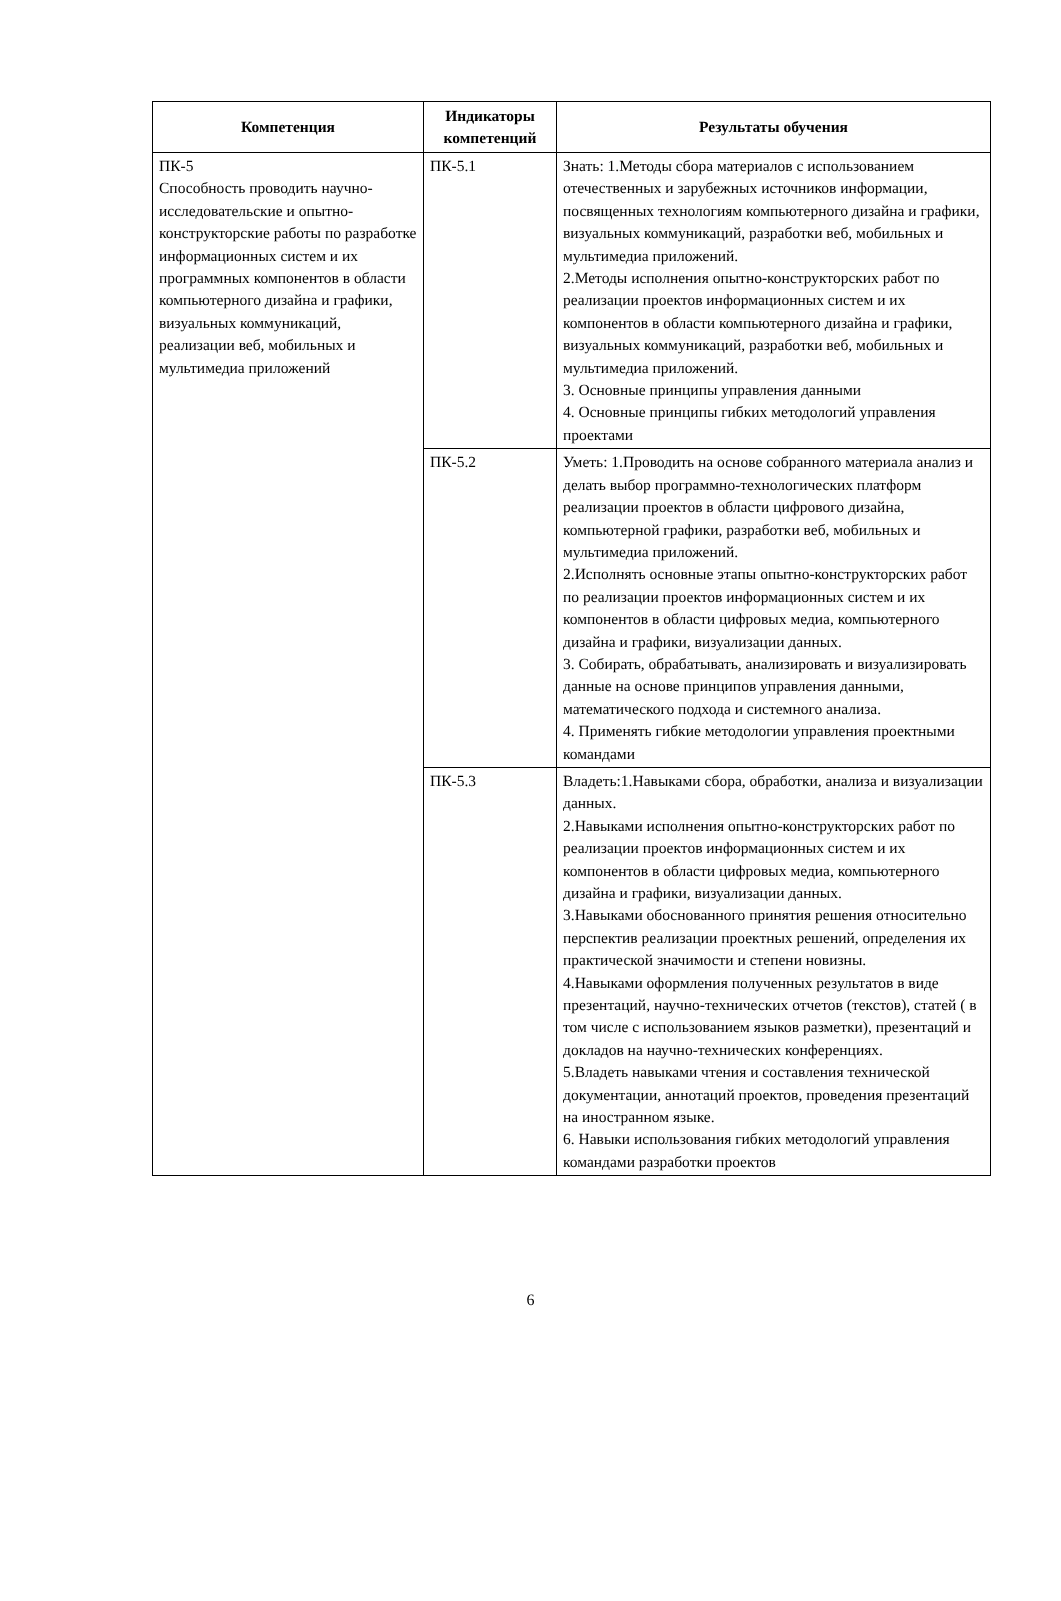| Компетенция | Индикаторы компетенций | Результаты обучения |
| --- | --- | --- |
| ПК-5 Способность проводить научно-исследовательские и опытно-конструкторские работы по разработке информационных систем и их программных компонентов в области компьютерного дизайна и графики, визуальных коммуникаций, реализации веб, мобильных и мультимедиа приложений | ПК-5.1 | Знать: 1.Методы сбора материалов с использованием отечественных и зарубежных источников информации, посвященных технологиям компьютерного дизайна и графики, визуальных коммуникаций, разработки веб, мобильных и мультимедиа приложений. 2.Методы исполнения опытно-конструкторских работ по реализации проектов информационных систем и их компонентов в области компьютерного дизайна и графики, визуальных коммуникаций, разработки веб, мобильных и мультимедиа приложений. 3. Основные принципы управления данными 4. Основные принципы гибких методологий управления проектами |
| | ПК-5.2 | Уметь: 1.Проводить на основе собранного материала анализ и делать выбор программно-технологических платформ реализации проектов в области цифрового дизайна, компьютерной графики, разработки веб, мобильных и мультимедиа приложений. 2.Исполнять основные этапы опытно-конструкторских работ по реализации проектов информационных систем и их компонентов в области цифровых медиа, компьютерного дизайна и графики, визуализации данных. 3. Собирать, обрабатывать, анализировать и визуализировать данные на основе принципов управления данными, математического подхода и системного анализа. 4. Применять гибкие методологии управления проектными командами |
| | ПК-5.3 | Владеть:1.Навыками сбора, обработки, анализа и визуализации данных. 2.Навыками исполнения опытно-конструкторских работ по реализации проектов информационных систем и их компонентов в области цифровых медиа, компьютерного дизайна и графики, визуализации данных. 3.Навыками обоснованного принятия решения относительно перспектив реализации проектных решений, определения их практической значимости и степени новизны. 4.Навыками оформления полученных результатов в виде презентаций, научно-технических отчетов (текстов), статей ( в том числе с использованием языков разметки), презентаций и докладов на научно-технических конференциях. 5.Владеть навыками чтения и составления технической документации, аннотаций проектов, проведения презентаций на иностранном языке. 6. Навыки использования гибких методологий управления командами разработки проектов |
6